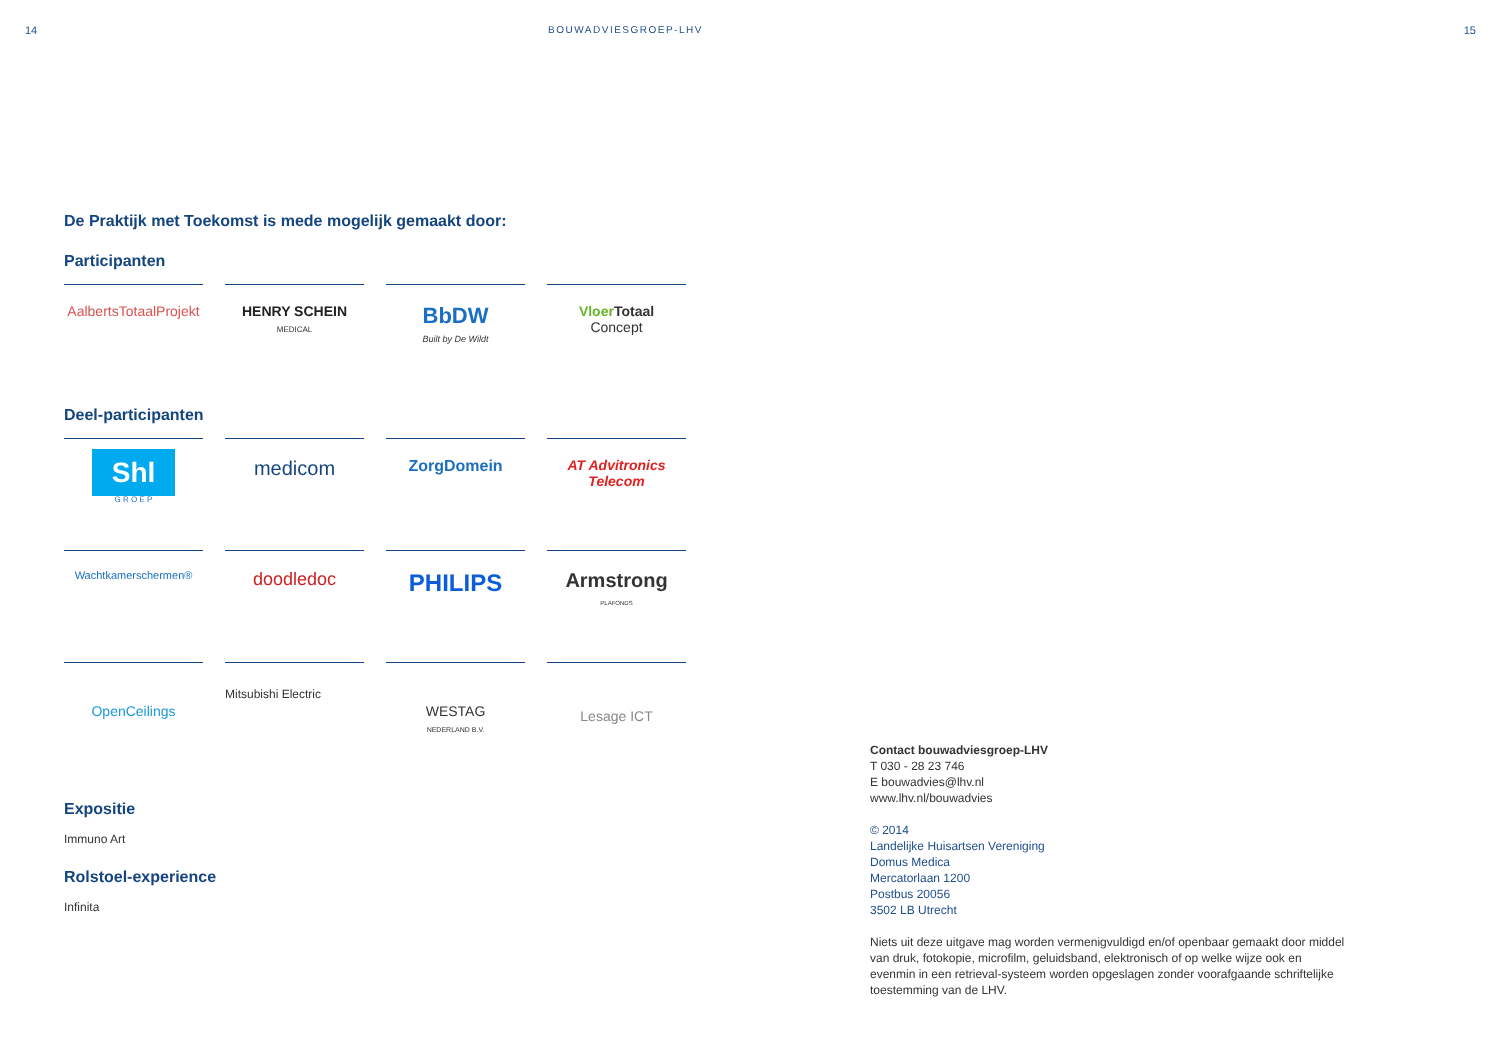14 BOUWADVIESGROEP-LHV 15
De Praktijk met Toekomst is mede mogelijk gemaakt door:
Participanten
AalbertsTotaalProjekt
HENRY SCHEIN
MEDICAL
BbDW
Built by De Wildt
Vloer Totaal
Concept
Deel-participanten
Shl
G R O E P
medicom
ZorgDomein
AT Advitronics Telecom
Wachtkamerschermen®
doodledoc
PHILIPS
Armstrong
PLAFONDS
OpenCeilings
Mitsubishi Electric
WESTAG
NEDERLAND B.V.
Lesage ICT
Expositie
Immuno Art
Rolstoel-experience
Infinita
Contact bouwadviesgroep-LHV
T 030 - 28 23 746
E bouwadvies@lhv.nl
www.lhv.nl/bouwadvies
© 2014
Landelijke Huisartsen Vereniging
Domus Medica
Mercatorlaan 1200
Postbus 20056
3502 LB Utrecht
Niets uit deze uitgave mag worden vermenigvuldigd en/of openbaar gemaakt door middel van druk, fotokopie, microfilm, geluidsband, elektronisch of op welke wijze ook en evenmin in een retrieval-systeem worden opgeslagen zonder voorafgaande schriftelijke toestemming van de LHV.